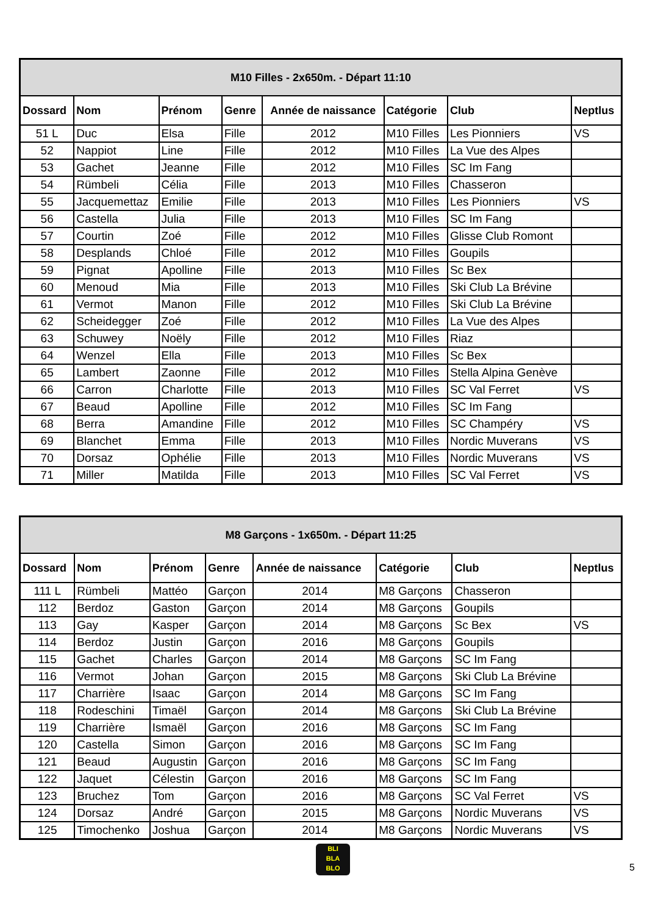| M10 Filles - 2x650m. - Départ 11:10 | | | | | | | |
| Dossard | Nom | Prénom | Genre | Année de naissance | Catégorie | Club | Neptlus |
| 51 L | Duc | Elsa | Fille | 2012 | M10 Filles | Les Pionniers | VS |
| 52 | Nappiot | Line | Fille | 2012 | M10 Filles | La Vue des Alpes | |
| 53 | Gachet | Jeanne | Fille | 2012 | M10 Filles | SC Im Fang | |
| 54 | Rümbeli | Célia | Fille | 2013 | M10 Filles | Chasseron | |
| 55 | Jacquemettaz | Emilie | Fille | 2013 | M10 Filles | Les Pionniers | VS |
| 56 | Castella | Julia | Fille | 2013 | M10 Filles | SC Im Fang | |
| 57 | Courtin | Zoé | Fille | 2012 | M10 Filles | Glisse Club Romont | |
| 58 | Desplands | Chloé | Fille | 2012 | M10 Filles | Goupils | |
| 59 | Pignat | Apolline | Fille | 2013 | M10 Filles | Sc Bex | |
| 60 | Menoud | Mia | Fille | 2013 | M10 Filles | Ski Club La Brévine | |
| 61 | Vermot | Manon | Fille | 2012 | M10 Filles | Ski Club La Brévine | |
| 62 | Scheidegger | Zoé | Fille | 2012 | M10 Filles | La Vue des Alpes | |
| 63 | Schuwey | Noëly | Fille | 2012 | M10 Filles | Riaz | |
| 64 | Wenzel | Ella | Fille | 2013 | M10 Filles | Sc Bex | |
| 65 | Lambert | Zaonne | Fille | 2012 | M10 Filles | Stella Alpina Genève | |
| 66 | Carron | Charlotte | Fille | 2013 | M10 Filles | SC Val Ferret | VS |
| 67 | Beaud | Apolline | Fille | 2012 | M10 Filles | SC Im Fang | |
| 68 | Berra | Amandine | Fille | 2012 | M10 Filles | SC Champéry | VS |
| 69 | Blanchet | Emma | Fille | 2013 | M10 Filles | Nordic Muverans | VS |
| 70 | Dorsaz | Ophélie | Fille | 2013 | M10 Filles | Nordic Muverans | VS |
| 71 | Miller | Matilda | Fille | 2013 | M10 Filles | SC Val Ferret | VS |
| M8 Garçons - 1x650m. - Départ 11:25 | | | | | | | |
| Dossard | Nom | Prénom | Genre | Année de naissance | Catégorie | Club | Neptlus |
| 111 L | Rümbeli | Mattéo | Garçon | 2014 | M8 Garçons | Chasseron | |
| 112 | Berdoz | Gaston | Garçon | 2014 | M8 Garçons | Goupils | |
| 113 | Gay | Kasper | Garçon | 2014 | M8 Garçons | Sc Bex | VS |
| 114 | Berdoz | Justin | Garçon | 2016 | M8 Garçons | Goupils | |
| 115 | Gachet | Charles | Garçon | 2014 | M8 Garçons | SC Im Fang | |
| 116 | Vermot | Johan | Garçon | 2015 | M8 Garçons | Ski Club La Brévine | |
| 117 | Charrière | Isaac | Garçon | 2014 | M8 Garçons | SC Im Fang | |
| 118 | Rodeschini | Timaël | Garçon | 2014 | M8 Garçons | Ski Club La Brévine | |
| 119 | Charrière | Ismaël | Garçon | 2016 | M8 Garçons | SC Im Fang | |
| 120 | Castella | Simon | Garçon | 2016 | M8 Garçons | SC Im Fang | |
| 121 | Beaud | Augustin | Garçon | 2016 | M8 Garçons | SC Im Fang | |
| 122 | Jaquet | Célestin | Garçon | 2016 | M8 Garçons | SC Im Fang | |
| 123 | Bruchez | Tom | Garçon | 2016 | M8 Garçons | SC Val Ferret | VS |
| 124 | Dorsaz | André | Garçon | 2015 | M8 Garçons | Nordic Muverans | VS |
| 125 | Timochenko | Joshua | Garçon | 2014 | M8 Garçons | Nordic Muverans | VS |
BLI
BLA
BLO
5